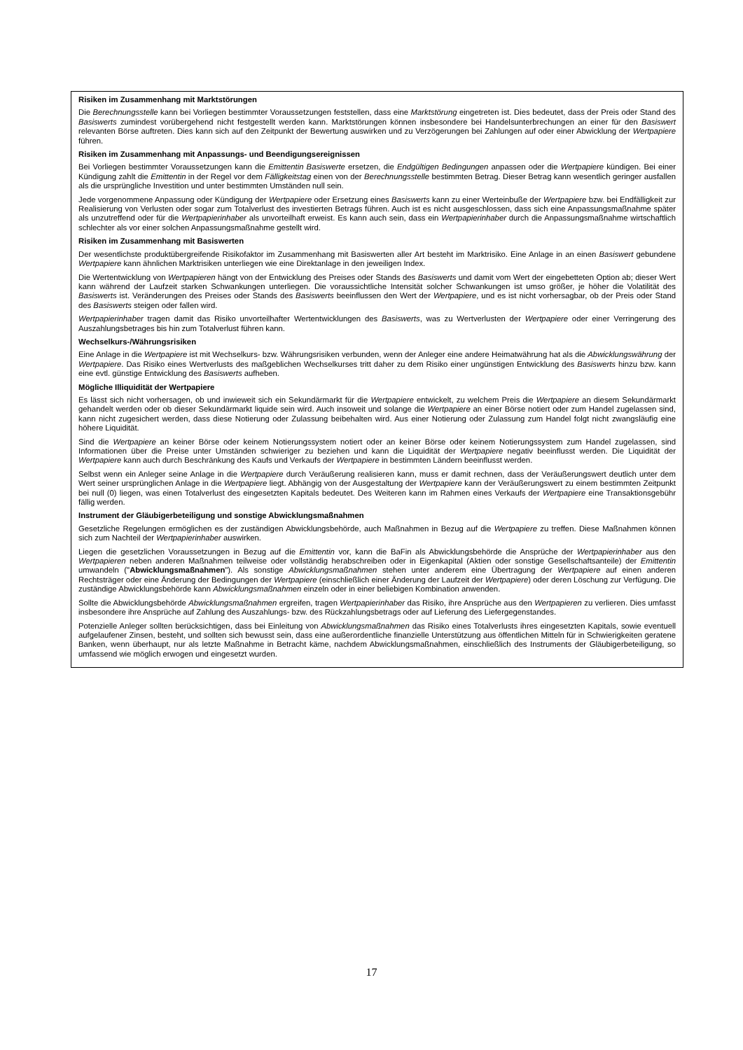Risiken im Zusammenhang mit Marktstörungen
Die Berechnungsstelle kann bei Vorliegen bestimmter Voraussetzungen feststellen, dass eine Marktstörung eingetreten ist. Dies bedeutet, dass der Preis oder Stand des Basiswerts zumindest vorübergehend nicht festgestellt werden kann. Marktstörungen können insbesondere bei Handelsunterbrechungen an einer für den Basiswert relevanten Börse auftreten. Dies kann sich auf den Zeitpunkt der Bewertung auswirken und zu Verzögerungen bei Zahlungen auf oder einer Abwicklung der Wertpapiere führen.
Risiken im Zusammenhang mit Anpassungs- und Beendigungsereignissen
Bei Vorliegen bestimmter Voraussetzungen kann die Emittentin Basiswerte ersetzen, die Endgültigen Bedingungen anpassen oder die Wertpapiere kündigen. Bei einer Kündigung zahlt die Emittentin in der Regel vor dem Fälligkeitstag einen von der Berechnungsstelle bestimmten Betrag. Dieser Betrag kann wesentlich geringer ausfallen als die ursprüngliche Investition und unter bestimmten Umständen null sein.
Jede vorgenommene Anpassung oder Kündigung der Wertpapiere oder Ersetzung eines Basiswerts kann zu einer Werteinbuße der Wertpapiere bzw. bei Endfälligkeit zur Realisierung von Verlusten oder sogar zum Totalverlust des investierten Betrags führen. Auch ist es nicht ausgeschlossen, dass sich eine Anpassungsmaßnahme später als unzutreffend oder für die Wertpapierinhaber als unvorteilhaft erweist. Es kann auch sein, dass ein Wertpapierinhaber durch die Anpassungsmaßnahme wirtschaftlich schlechter als vor einer solchen Anpassungsmaßnahme gestellt wird.
Risiken im Zusammenhang mit Basiswerten
Der wesentlichste produktübergreifende Risikofaktor im Zusammenhang mit Basiswerten aller Art besteht im Marktrisiko. Eine Anlage in an einen Basiswert gebundene Wertpapiere kann ähnlichen Marktrisiken unterliegen wie eine Direktanlage in den jeweiligen Index.
Die Wertentwicklung von Wertpapieren hängt von der Entwicklung des Preises oder Stands des Basiswerts und damit vom Wert der eingebetteten Option ab; dieser Wert kann während der Laufzeit starken Schwankungen unterliegen. Die voraussichtliche Intensität solcher Schwankungen ist umso größer, je höher die Volatilität des Basiswerts ist. Veränderungen des Preises oder Stands des Basiswerts beeinflussen den Wert der Wertpapiere, und es ist nicht vorhersagbar, ob der Preis oder Stand des Basiswerts steigen oder fallen wird.
Wertpapierinhaber tragen damit das Risiko unvorteilhafter Wertentwicklungen des Basiswerts, was zu Wertverlusten der Wertpapiere oder einer Verringerung des Auszahlungsbetrages bis hin zum Totalverlust führen kann.
Wechselkurs-/Währungsrisiken
Eine Anlage in die Wertpapiere ist mit Wechselkurs- bzw. Währungsrisiken verbunden, wenn der Anleger eine andere Heimatwährung hat als die Abwicklungswährung der Wertpapiere. Das Risiko eines Wertverlusts des maßgeblichen Wechselkurses tritt daher zu dem Risiko einer ungünstigen Entwicklung des Basiswerts hinzu bzw. kann eine evtl. günstige Entwicklung des Basiswerts aufheben.
Mögliche Illiquidität der Wertpapiere
Es lässt sich nicht vorhersagen, ob und inwieweit sich ein Sekundärmarkt für die Wertpapiere entwickelt, zu welchem Preis die Wertpapiere an diesem Sekundärmarkt gehandelt werden oder ob dieser Sekundärmarkt liquide sein wird. Auch insoweit und solange die Wertpapiere an einer Börse notiert oder zum Handel zugelassen sind, kann nicht zugesichert werden, dass diese Notierung oder Zulassung beibehalten wird. Aus einer Notierung oder Zulassung zum Handel folgt nicht zwangsläufig eine höhere Liquidität.
Sind die Wertpapiere an keiner Börse oder keinem Notierungssystem notiert oder an keiner Börse oder keinem Notierungssystem zum Handel zugelassen, sind Informationen über die Preise unter Umständen schwieriger zu beziehen und kann die Liquidität der Wertpapiere negativ beeinflusst werden. Die Liquidität der Wertpapiere kann auch durch Beschränkung des Kaufs und Verkaufs der Wertpapiere in bestimmten Ländern beeinflusst werden.
Selbst wenn ein Anleger seine Anlage in die Wertpapiere durch Veräußerung realisieren kann, muss er damit rechnen, dass der Veräußerungswert deutlich unter dem Wert seiner ursprünglichen Anlage in die Wertpapiere liegt. Abhängig von der Ausgestaltung der Wertpapiere kann der Veräußerungswert zu einem bestimmten Zeitpunkt bei null (0) liegen, was einen Totalverlust des eingesetzten Kapitals bedeutet. Des Weiteren kann im Rahmen eines Verkaufs der Wertpapiere eine Transaktionsgebühr fällig werden.
Instrument der Gläubigerbeteiligung und sonstige Abwicklungsmaßnahmen
Gesetzliche Regelungen ermöglichen es der zuständigen Abwicklungsbehörde, auch Maßnahmen in Bezug auf die Wertpapiere zu treffen. Diese Maßnahmen können sich zum Nachteil der Wertpapierinhaber auswirken.
Liegen die gesetzlichen Voraussetzungen in Bezug auf die Emittentin vor, kann die BaFin als Abwicklungsbehörde die Ansprüche der Wertpapierinhaber aus den Wertpapieren neben anderen Maßnahmen teilweise oder vollständig herabschreiben oder in Eigenkapital (Aktien oder sonstige Gesellschaftsanteile) der Emittentin umwandeln ("Abwicklungsmaßnahmen"). Als sonstige Abwicklungsmaßnahmen stehen unter anderem eine Übertragung der Wertpapiere auf einen anderen Rechtsträger oder eine Änderung der Bedingungen der Wertpapiere (einschließlich einer Änderung der Laufzeit der Wertpapiere) oder deren Löschung zur Verfügung. Die zuständige Abwicklungsbehörde kann Abwicklungsmaßnahmen einzeln oder in einer beliebigen Kombination anwenden.
Sollte die Abwicklungsbehörde Abwicklungsmaßnahmen ergreifen, tragen Wertpapierinhaber das Risiko, ihre Ansprüche aus den Wertpapieren zu verlieren. Dies umfasst insbesondere ihre Ansprüche auf Zahlung des Auszahlungs- bzw. des Rückzahlungsbetrags oder auf Lieferung des Liefergegenstandes.
Potenzielle Anleger sollten berücksichtigen, dass bei Einleitung von Abwicklungsmaßnahmen das Risiko eines Totalverlusts ihres eingesetzten Kapitals, sowie eventuell aufgelaufener Zinsen, besteht, und sollten sich bewusst sein, dass eine außerordentliche finanzielle Unterstützung aus öffentlichen Mitteln für in Schwierigkeiten geratene Banken, wenn überhaupt, nur als letzte Maßnahme in Betracht käme, nachdem Abwicklungsmaßnahmen, einschließlich des Instruments der Gläubigerbeteiligung, so umfassend wie möglich erwogen und eingesetzt wurden.
17